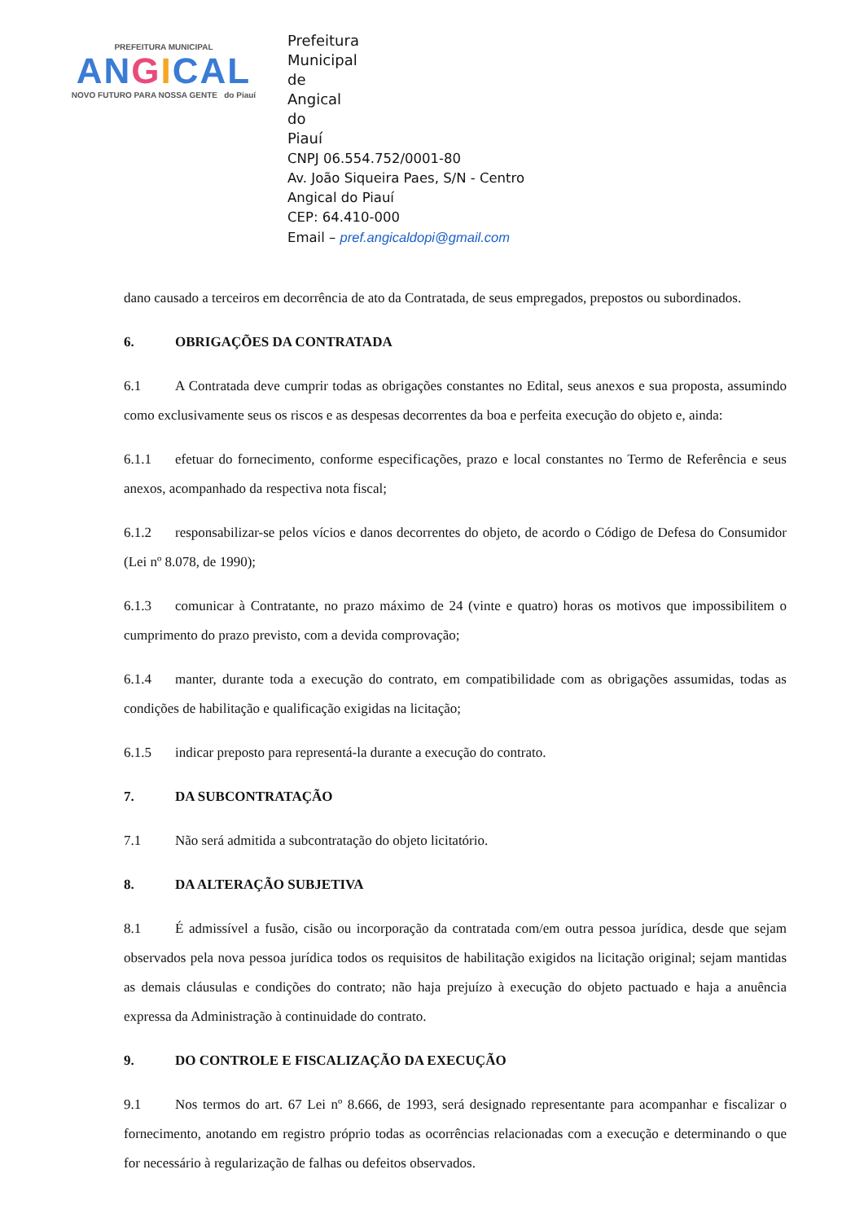PREFEITURA MUNICIPAL
ANGICAL
NOVO FUTURO PARA NOSSA GENTE do Piauí
Prefeitura Municipal de Angical do Piauí
CNPJ 06.554.752/0001-80
Av. João Siqueira Paes, S/N - Centro
Angical do Piauí
CEP: 64.410-000
Email – pref.angicaldopi@gmail.com
dano causado a terceiros em decorrência de ato da Contratada, de seus empregados, prepostos ou subordinados.
6. OBRIGAÇÕES DA CONTRATADA
6.1 A Contratada deve cumprir todas as obrigações constantes no Edital, seus anexos e sua proposta, assumindo como exclusivamente seus os riscos e as despesas decorrentes da boa e perfeita execução do objeto e, ainda:
6.1.1 efetuar do fornecimento, conforme especificações, prazo e local constantes no Termo de Referência e seus anexos, acompanhado da respectiva nota fiscal;
6.1.2 responsabilizar-se pelos vícios e danos decorrentes do objeto, de acordo o Código de Defesa do Consumidor (Lei nº 8.078, de 1990);
6.1.3 comunicar à Contratante, no prazo máximo de 24 (vinte e quatro) horas os motivos que impossibilitem o cumprimento do prazo previsto, com a devida comprovação;
6.1.4 manter, durante toda a execução do contrato, em compatibilidade com as obrigações assumidas, todas as condições de habilitação e qualificação exigidas na licitação;
6.1.5 indicar preposto para representá-la durante a execução do contrato.
7. DA SUBCONTRATAÇÃO
7.1 Não será admitida a subcontratação do objeto licitatório.
8. DA ALTERAÇÃO SUBJETIVA
8.1 É admissível a fusão, cisão ou incorporação da contratada com/em outra pessoa jurídica, desde que sejam observados pela nova pessoa jurídica todos os requisitos de habilitação exigidos na licitação original; sejam mantidas as demais cláusulas e condições do contrato; não haja prejuízo à execução do objeto pactuado e haja a anuência expressa da Administração à continuidade do contrato.
9. DO CONTROLE E FISCALIZAÇÃO DA EXECUÇÃO
9.1 Nos termos do art. 67 Lei nº 8.666, de 1993, será designado representante para acompanhar e fiscalizar o fornecimento, anotando em registro próprio todas as ocorrências relacionadas com a execução e determinando o que for necessário à regularização de falhas ou defeitos observados.